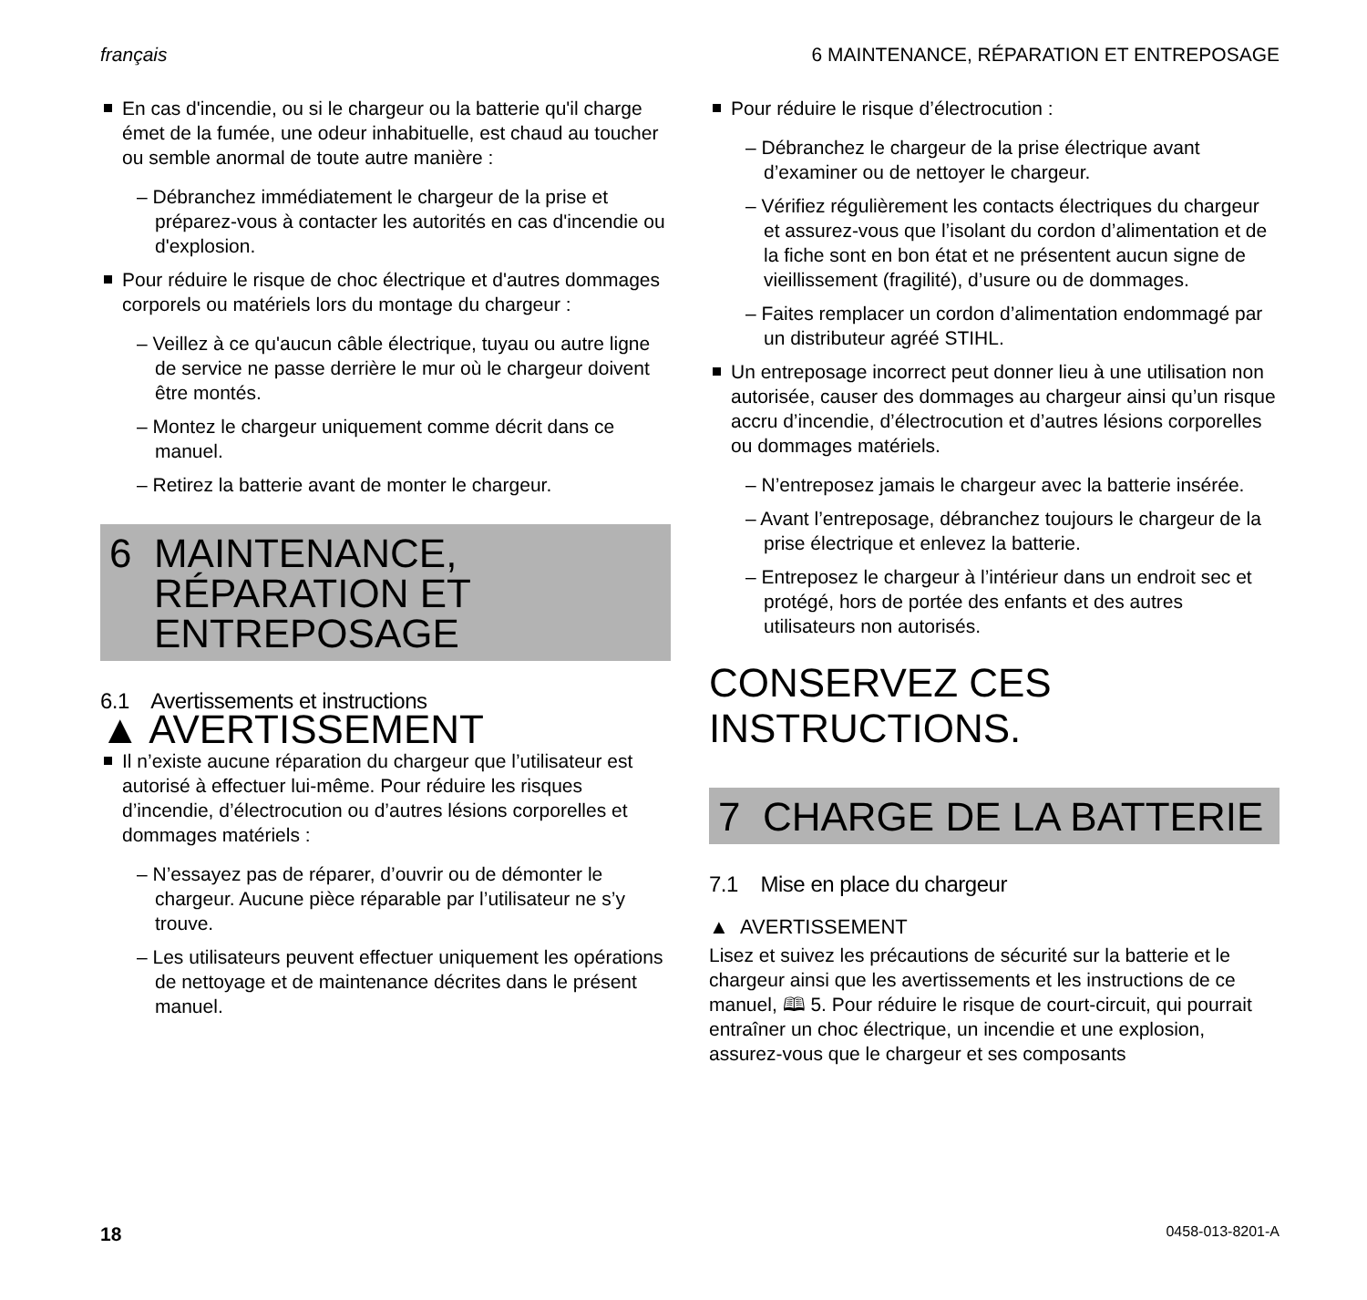français 6 MAINTENANCE, RÉPARATION ET ENTREPOSAGE
En cas d'incendie, ou si le chargeur ou la batterie qu'il charge émet de la fumée, une odeur inhabituelle, est chaud au toucher ou semble anormal de toute autre manière :
– Débranchez immédiatement le chargeur de la prise et préparez-vous à contacter les autorités en cas d'incendie ou d'explosion.
Pour réduire le risque de choc électrique et d'autres dommages corporels ou matériels lors du montage du chargeur :
– Veillez à ce qu'aucun câble électrique, tuyau ou autre ligne de service ne passe derrière le mur où le chargeur doivent être montés.
– Montez le chargeur uniquement comme décrit dans ce manuel.
– Retirez la batterie avant de monter le chargeur.
6 MAINTENANCE,
RÉPARATION ET
ENTREPOSAGE
6.1 Avertissements et instructions
▲ AVERTISSEMENT
Il n’existe aucune réparation du chargeur que l’utilisateur est autorisé à effectuer lui-même. Pour réduire les risques d’incendie, d’électrocution ou d’autres lésions corporelles et dommages matériels :
– N’essayez pas de réparer, d’ouvrir ou de démonter le chargeur. Aucune pièce réparable par l’utilisateur ne s’y trouve.
– Les utilisateurs peuvent effectuer uniquement les opérations de nettoyage et de maintenance décrites dans le présent manuel.
Pour réduire le risque d’électrocution :
– Débranchez le chargeur de la prise électrique avant d’examiner ou de nettoyer le chargeur.
– Vérifiez régulièrement les contacts électriques du chargeur et assurez-vous que l’isolant du cordon d’alimentation et de la fiche sont en bon état et ne présentent aucun signe de vieillissement (fragilité), d’usure ou de dommages.
– Faites remplacer un cordon d’alimentation endommagé par un distributeur agréé STIHL.
Un entreposage incorrect peut donner lieu à une utilisation non autorisée, causer des dommages au chargeur ainsi qu’un risque accru d’incendie, d’électrocution et d’autres lésions corporelles ou dommages matériels.
– N’entreposez jamais le chargeur avec la batterie insérée.
– Avant l’entreposage, débranchez toujours le chargeur de la prise électrique et enlevez la batterie.
– Entreposez le chargeur à l’intérieur dans un endroit sec et protégé, hors de portée des enfants et des autres utilisateurs non autorisés.
CONSERVEZ CES
INSTRUCTIONS.
7 CHARGE DE LA BATTERIE
7.1 Mise en place du chargeur
▲ AVERTISSEMENT
Lisez et suivez les précautions de sécurité sur la batterie et le chargeur ainsi que les avertissements et les instructions de ce manuel, 🕮 5. Pour réduire le risque de court-circuit, qui pourrait entraîner un choc électrique, un incendie et une explosion, assurez-vous que le chargeur et ses composants
18 0458-013-8201-A